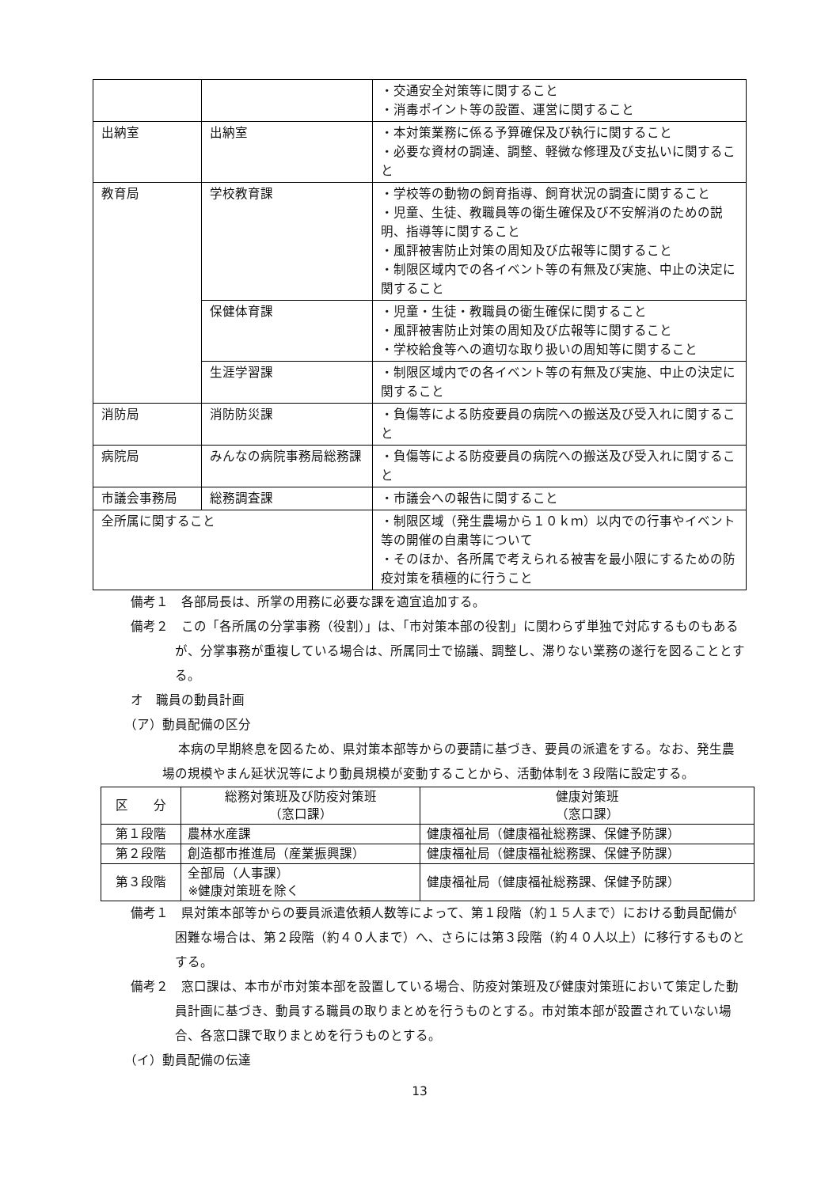| | | ・交通安全対策等に関すること ・消毒ポイント等の設置、運営に関すること |
| 出納室 | 出納室 | ・本対策業務に係る予算確保及び執行に関すること ・必要な資材の調達、調整、軽微な修理及び支払いに関すること |
| 教育局 | 学校教育課 | ・学校等の動物の飼育指導、飼育状況の調査に関すること ・児童、生徒、教職員等の衛生確保及び不安解消のための説明、指導等に関すること ・風評被害防止対策の周知及び広報等に関すること ・制限区域内での各イベント等の有無及び実施、中止の決定に関すること |
| | 保健体育課 | ・児童・生徒・教職員の衛生確保に関すること ・風評被害防止対策の周知及び広報等に関すること ・学校給食等への適切な取り扱いの周知等に関すること |
| | 生涯学習課 | ・制限区域内での各イベント等の有無及び実施、中止の決定に関すること |
| 消防局 | 消防防災課 | ・負傷等による防疫要員の病院への搬送及び受入れに関すること |
| 病院局 | みんなの病院事務局総務課 | ・負傷等による防疫要員の病院への搬送及び受入れに関すること |
| 市議会事務局 | 総務調査課 | ・市議会への報告に関すること |
| 全所属に関すること | | ・制限区域（発生農場から１０ｋｍ）以内での行事やイベント等の開催の自粛等について ・そのほか、各所属で考えられる被害を最小限にするための防疫対策を積極的に行うこと |
備考１　各部局長は、所掌の用務に必要な課を適宜追加する。
備考２　この「各所属の分掌事務（役割）」は、「市対策本部の役割」に関わらず単独で対応するものもあるが、分掌事務が重複している場合は、所属同士で協議、調整し、滞りない業務の遂行を図ることとする。
オ　職員の動員計画
（ア）動員配備の区分
本病の早期終息を図るため、県対策本部等からの要請に基づき、要員の派遣をする。なお、発生農場の規模やまん延状況等により動員規模が変動することから、活動体制を３段階に設定する。
| 区 分 | 総務対策班及び防疫対策班 （窓口課） | 健康対策班 （窓口課） |
| --- | --- | --- |
| 第１段階 | 農林水産課 | 健康福祉局（健康福祉総務課、保健予防課） |
| 第２段階 | 創造都市推進局（産業振興課） | 健康福祉局（健康福祉総務課、保健予防課） |
| 第３段階 | 全部局（人事課） ※健康対策班を除く | 健康福祉局（健康福祉総務課、保健予防課） |
備考１　県対策本部等からの要員派遣依頼人数等によって、第１段階（約１５人まで）における動員配備が困難な場合は、第２段階（約４０人まで）へ、さらには第３段階（約４０人以上）に移行するものとする。
備考２　窓口課は、本市が市対策本部を設置している場合、防疫対策班及び健康対策班において策定した動員計画に基づき、動員する職員の取りまとめを行うものとする。市対策本部が設置されていない場合、各窓口課で取りまとめを行うものとする。
（イ）動員配備の伝達
13